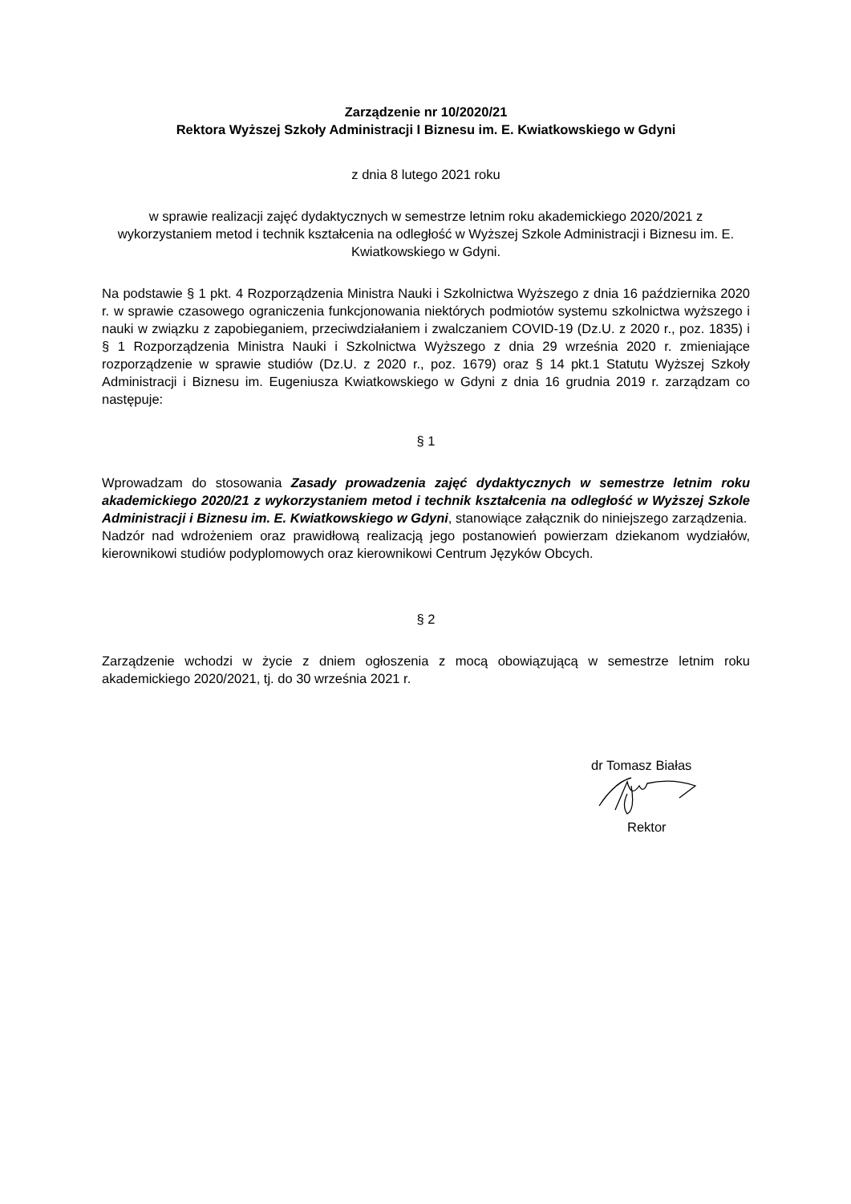Zarządzenie nr 10/2020/21
Rektora Wyższej Szkoły Administracji I Biznesu im. E. Kwiatkowskiego w Gdyni
z dnia 8 lutego 2021 roku
w sprawie realizacji zajęć dydaktycznych w semestrze letnim roku akademickiego 2020/2021 z wykorzystaniem metod i technik kształcenia na odległość w Wyższej Szkole Administracji i Biznesu im. E. Kwiatkowskiego w Gdyni.
Na podstawie § 1 pkt. 4 Rozporządzenia Ministra Nauki i Szkolnictwa Wyższego z dnia 16 października 2020 r. w sprawie czasowego ograniczenia funkcjonowania niektórych podmiotów systemu szkolnictwa wyższego i nauki w związku z zapobieganiem, przeciwdziałaniem i zwalczaniem COVID-19 (Dz.U. z 2020 r., poz. 1835) i § 1 Rozporządzenia Ministra Nauki i Szkolnictwa Wyższego z dnia 29 września 2020 r. zmieniające rozporządzenie w sprawie studiów (Dz.U. z 2020 r., poz. 1679) oraz § 14 pkt.1 Statutu Wyższej Szkoły Administracji i Biznesu im. Eugeniusza Kwiatkowskiego w Gdyni z dnia 16 grudnia 2019 r. zarządzam co następuje:
§ 1
Wprowadzam do stosowania Zasady prowadzenia zajęć dydaktycznych w semestrze letnim roku akademickiego 2020/21 z wykorzystaniem metod i technik kształcenia na odległość w Wyższej Szkole Administracji i Biznesu im. E. Kwiatkowskiego w Gdyni, stanowiące załącznik do niniejszego zarządzenia.
Nadzór nad wdrożeniem oraz prawidłową realizacją jego postanowień powierzam dziekanom wydziałów, kierownikowi studiów podyplomowych oraz kierownikowi Centrum Języków Obcych.
§ 2
Zarządzenie wchodzi w życie z dniem ogłoszenia z mocą obowiązującą w semestrze letnim roku akademickiego 2020/2021, tj. do 30 września 2021 r.
dr Tomasz Białas
Rektor